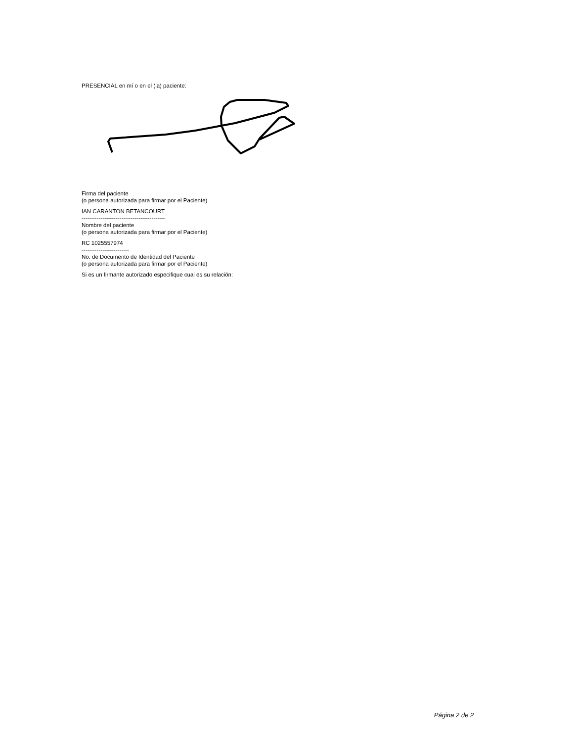PRESENCIAL en mí o en el (la) paciente:
Firma del paciente
(o persona autorizada para firmar por el Paciente)
IAN CARANTON BETANCOURT
--------------------------------------------
Nombre del paciente
(o persona autorizada para firmar por el Paciente)
RC 1025557974
-------------------------
No. de Documento de Identidad del Paciente
(o persona autorizada para firmar por el Paciente)
Si es un firmante autorizado especifique cual es su relación:
Página 2 de 2